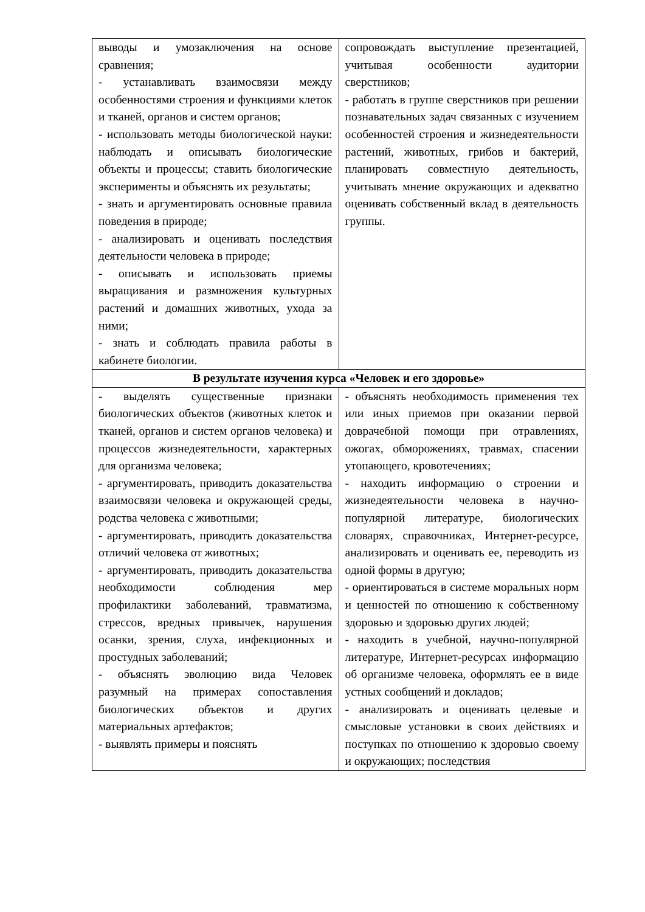| выводы и умозаключения на основе сравнения; - устанавливать взаимосвязи между особенностями строения и функциями клеток и тканей, органов и систем органов; - использовать методы биологической науки: наблюдать и описывать биологические объекты и процессы; ставить биологические эксперименты и объяснять их результаты; - знать и аргументировать основные правила поведения в природе; - анализировать и оценивать последствия деятельности человека в природе; - описывать и использовать приемы выращивания и размножения культурных растений и домашних животных, ухода за ними; - знать и соблюдать правила работы в кабинете биологии. | сопровождать выступление презентацией, учитывая особенности аудитории сверстников; - работать в группе сверстников при решении познавательных задач связанных с изучением особенностей строения и жизнедеятельности растений, животных, грибов и бактерий, планировать совместную деятельность, учитывать мнение окружающих и адекватно оценивать собственный вклад в деятельность группы. |
| В результате изучения курса «Человек и его здоровье» | |
| - выделять существенные признаки биологических объектов (животных клеток и тканей, органов и систем органов человека) и процессов жизнедеятельности, характерных для организма человека; - аргументировать, приводить доказательства взаимосвязи человека и окружающей среды, родства человека с животными; - аргументировать, приводить доказательства отличий человека от животных; - аргументировать, приводить доказательства необходимости соблюдения мер профилактики заболеваний, травматизма, стрессов, вредных привычек, нарушения осанки, зрения, слуха, инфекционных и простудных заболеваний; - объяснять эволюцию вида Человек разумный на примерах сопоставления биологических объектов и других материальных артефактов; - выявлять примеры и пояснять | - объяснять необходимость применения тех или иных приемов при оказании первой доврачебной помощи при отравлениях, ожогах, обморожениях, травмах, спасении утопающего, кровотечениях; - находить информацию о строении и жизнедеятельности человека в научно-популярной литературе, биологических словарях, справочниках, Интернет-ресурсе, анализировать и оценивать ее, переводить из одной формы в другую; - ориентироваться в системе моральных норм и ценностей по отношению к собственному здоровью и здоровью других людей; - находить в учебной, научно-популярной литературе, Интернет-ресурсах информацию об организме человека, оформлять ее в виде устных сообщений и докладов; - анализировать и оценивать целевые и смысловые установки в своих действиях и поступках по отношению к здоровью своему и окружающих; последствия |